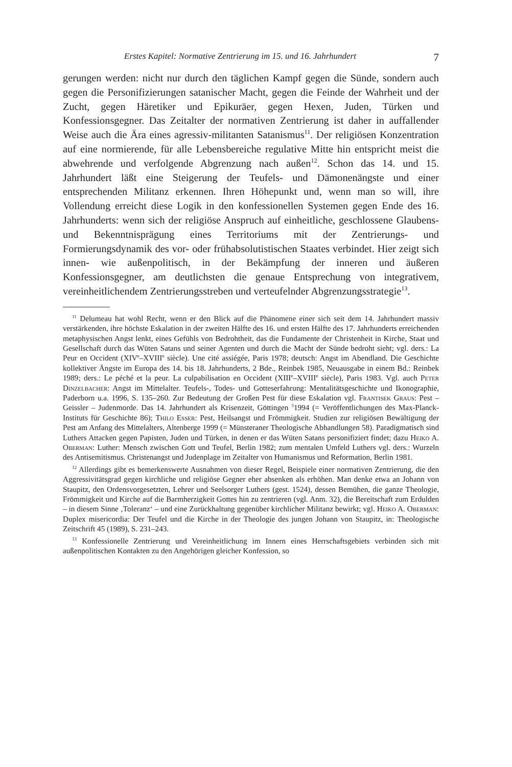Erstes Kapitel: Normative Zentrierung im 15. und 16. Jahrhundert 7
gerungen werden: nicht nur durch den täglichen Kampf gegen die Sünde, sondern auch gegen die Personifizierungen satanischer Macht, gegen die Feinde der Wahrheit und der Zucht, gegen Häretiker und Epikuräer, gegen Hexen, Juden, Türken und Konfessionsgegner. Das Zeitalter der normativen Zentrierung ist daher in auffallender Weise auch die Ära eines agressiv-militanten Satanismus<sup>11</sup>. Der religiösen Konzentration auf eine normierende, für alle Lebensbereiche regulative Mitte hin entspricht meist die abwehrende und verfolgende Abgrenzung nach außen<sup>12</sup>. Schon das 14. und 15. Jahrhundert läßt eine Steigerung der Teufels- und Dämonenängste und einer entsprechenden Militanz erkennen. Ihren Höhepunkt und, wenn man so will, ihre Vollendung erreicht diese Logik in den konfessionellen Systemen gegen Ende des 16. Jahrhunderts: wenn sich der religiöse Anspruch auf einheitliche, geschlossene Glaubens- und Bekenntnisprägung eines Territoriums mit der Zentrierungs- und Formierungsdynamik des vor- oder frühabsolutistischen Staates verbindet. Hier zeigt sich innen- wie außenpolitisch, in der Bekämpfung der inneren und äußeren Konfessionsgegner, am deutlichsten die genaue Entsprechung von integrativem, vereinheitlichendem Zentrierungsstreben und verteufelnder Abgrenzungsstrategie<sup>13</sup>.
<sup>11</sup> Delumeau hat wohl Recht, wenn er den Blick auf die Phänomene einer sich seit dem 14. Jahrhundert massiv verstärkenden, ihre höchste Eskalation in der zweiten Hälfte des 16. und ersten Hälfte des 17. Jahrhunderts erreichenden metaphysischen Angst lenkt, eines Gefühls von Bedrohtheit, das die Fundamente der Christenheit in Kirche, Staat und Gesellschaft durch das Wüten Satans und seiner Agenten und durch die Macht der Sünde bedroht sieht; vgl. ders.: La Peur en Occident (XIV<sup>e</sup>–XVIII<sup>e</sup> siècle). Une cité assiégée, Paris 1978; deutsch: Angst im Abendland. Die Geschichte kollektiver Ängste im Europa des 14. bis 18. Jahrhunderts, 2 Bde., Reinbek 1985, Neuausgabe in einem Bd.: Reinbek 1989; ders.: Le péché et la peur. La culpabilisation en Occident (XIII<sup>e</sup>–XVIII<sup>e</sup> siècle), Paris 1983. Vgl. auch Peter Dinzelbacher: Angst im Mittelalter. Teufels-, Todes- und Gotteserfahrung: Mentalitätsgeschichte und Ikonographie, Paderborn u.a. 1996, S. 135–260. Zur Bedeutung der Großen Pest für diese Eskalation vgl. Frantisek Graus: Pest – Geissler – Judenmorde. Das 14. Jahrhundert als Krisenzeit, Göttingen <sup>3</sup>1994 (= Veröffentlichungen des Max-Planck-Instituts für Geschichte 86); Thilo Esser: Pest, Heilsangst und Frömmigkeit. Studien zur religiösen Bewältigung der Pest am Anfang des Mittelalters, Altenberge 1999 (= Münsteraner Theologische Abhandlungen 58). Paradigmatisch sind Luthers Attacken gegen Papisten, Juden und Türken, in denen er das Wüten Satans personifiziert findet; dazu Heiko A. Oberman: Luther: Mensch zwischen Gott und Teufel, Berlin 1982; zum mentalen Umfeld Luthers vgl. ders.: Wurzeln des Antisemitismus. Christenangst und Judenplage im Zeitalter von Humanismus und Reformation, Berlin 1981.
<sup>12</sup> Allerdings gibt es bemerkenswerte Ausnahmen von dieser Regel, Beispiele einer normativen Zentrierung, die den Aggressivitätsgrad gegen kirchliche und religiöse Gegner eher absenken als erhöhen. Man denke etwa an Johann von Staupitz, den Ordensvorgesetzten, Lehrer und Seelsorger Luthers (gest. 1524), dessen Bemühen, die ganze Theologie, Frömmigkeit und Kirche auf die Barmherzigkeit Gottes hin zu zentrieren (vgl. Anm. 32), die Bereitschaft zum Erdulden – in diesem Sinne ‚Toleranz‘ – und eine Zurückhaltung gegenüber kirchlicher Militanz bewirkt; vgl. Heiko A. Oberman: Duplex misericordia: Der Teufel und die Kirche in der Theologie des jungen Johann von Staupitz, in: Theologische Zeitschrift 45 (1989), S. 231–243.
<sup>13</sup> Konfessionelle Zentrierung und Vereinheitlichung im Innern eines Herrschaftsgebiets verbinden sich mit außenpolitischen Kontakten zu den Angehörigen gleicher Konfession, so